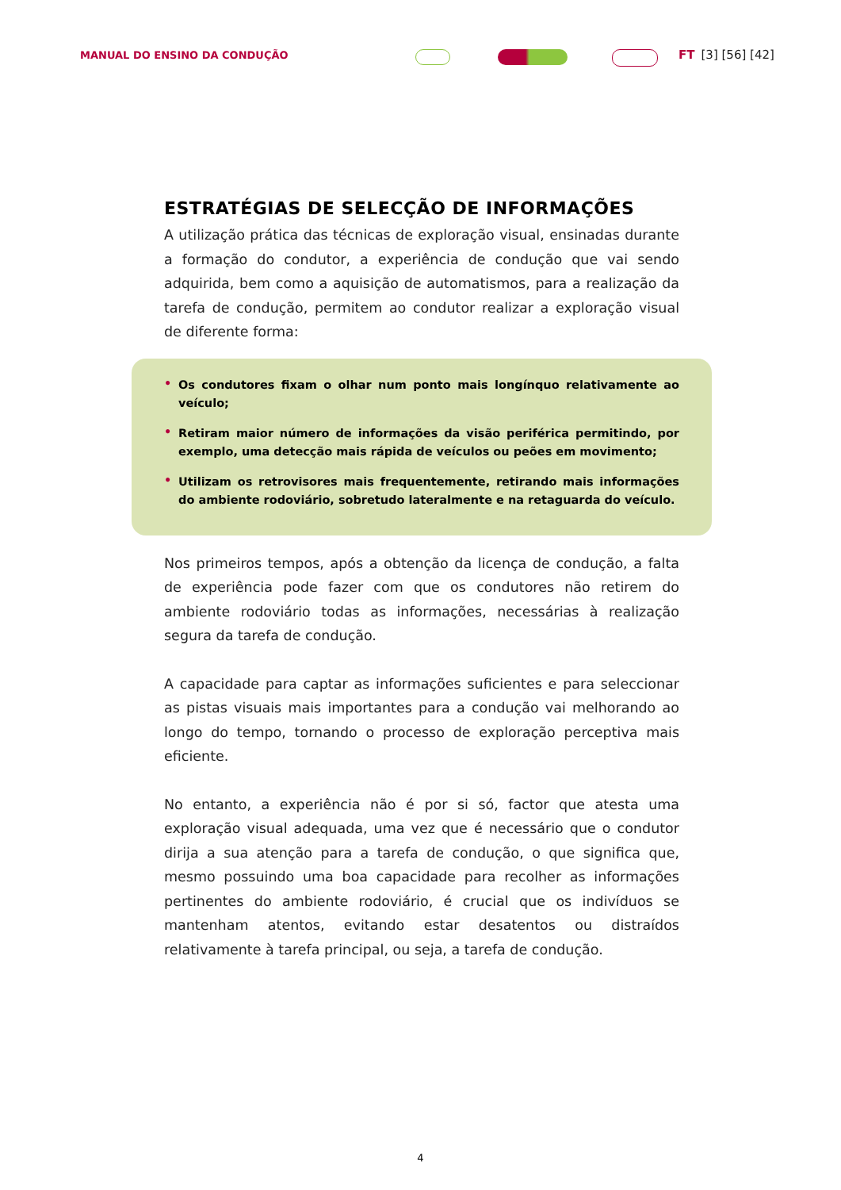MANUAL DO ENSINO DA CONDUÇÃO FT [3] [56] [42]
ESTRATÉGIAS DE SELECÇÃO DE INFORMAÇÕES
A utilização prática das técnicas de exploração visual, ensinadas durante a formação do condutor, a experiência de condução que vai sendo adquirida, bem como a aquisição de automatismos, para a realização da tarefa de condução, permitem ao condutor realizar a exploração visual de diferente forma:
• Os condutores fixam o olhar num ponto mais longínquo relativamente ao veículo;
• Retiram maior número de informações da visão periférica permitindo, por exemplo, uma detecção mais rápida de veículos ou peões em movimento;
• Utilizam os retrovisores mais frequentemente, retirando mais informações do ambiente rodoviário, sobretudo lateralmente e na retaguarda do veículo.
Nos primeiros tempos, após a obtenção da licença de condução, a falta de experiência pode fazer com que os condutores não retirem do ambiente rodoviário todas as informações, necessárias à realização segura da tarefa de condução.
A capacidade para captar as informações suficientes e para seleccionar as pistas visuais mais importantes para a condução vai melhorando ao longo do tempo, tornando o processo de exploração perceptiva mais eficiente.
No entanto, a experiência não é por si só, factor que atesta uma exploração visual adequada, uma vez que é necessário que o condutor dirija a sua atenção para a tarefa de condução, o que significa que, mesmo possuindo uma boa capacidade para recolher as informações pertinentes do ambiente rodoviário, é crucial que os indivíduos se mantenham atentos, evitando estar desatentos ou distraídos relativamente à tarefa principal, ou seja, a tarefa de condução.
4